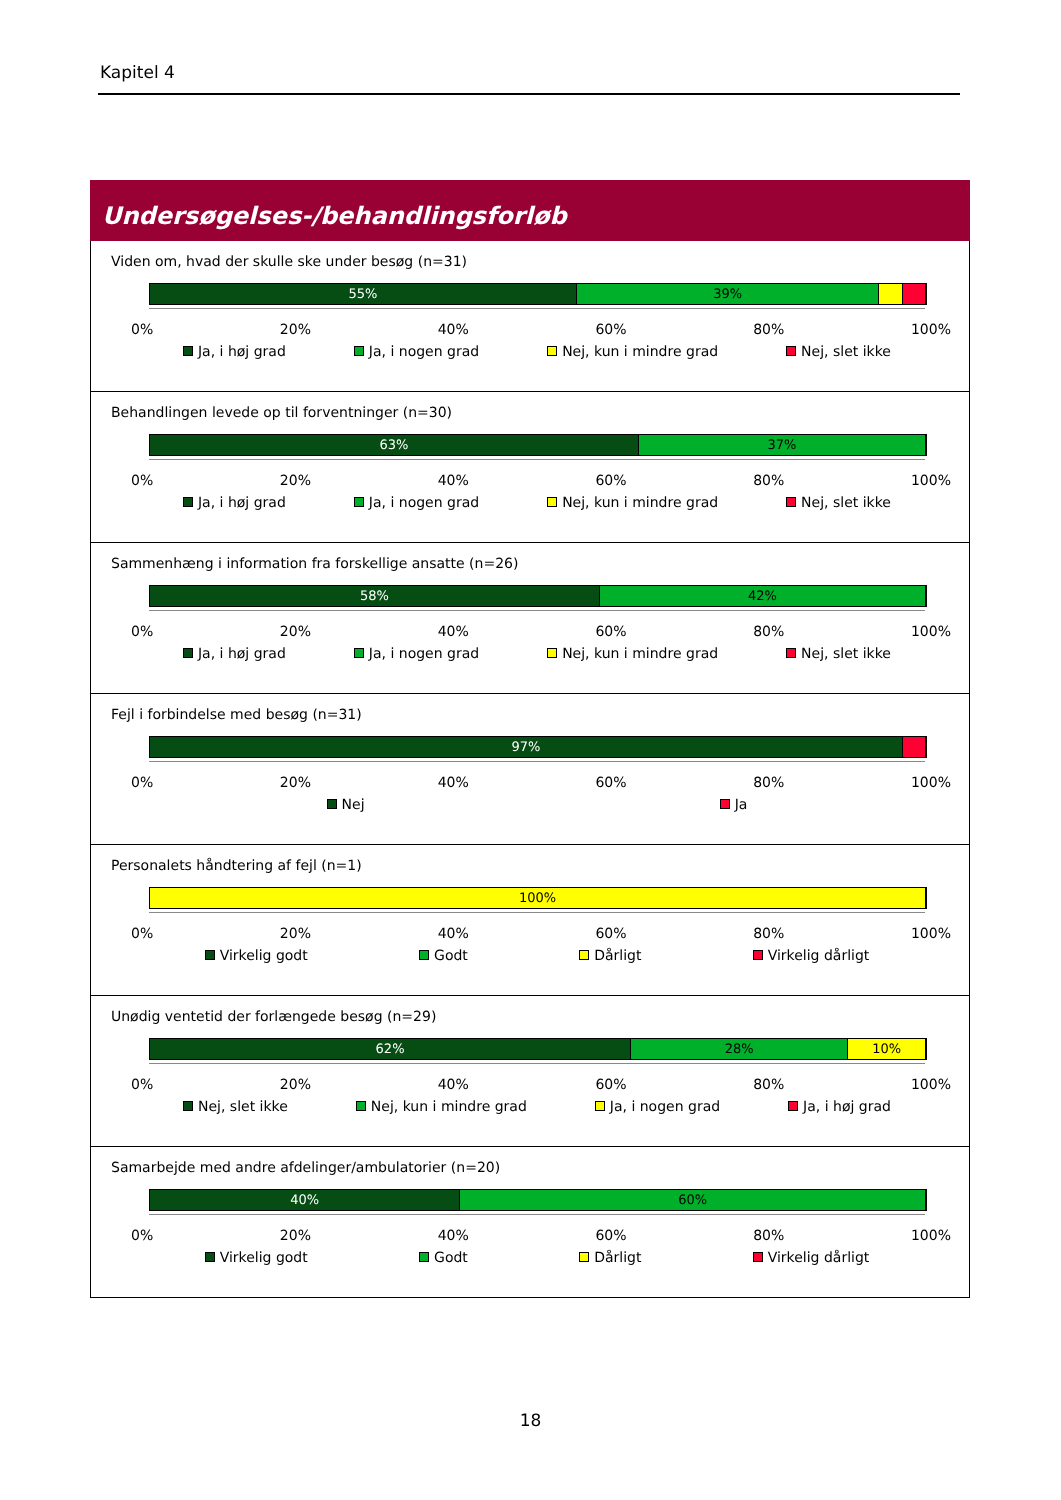Kapitel 4
Undersøgelses-/behandlingsforløb
Viden om, hvad der skulle ske under besøg (n=31)
55% 39%
0% 20% 40% 60% 80% 100%
Ja, i høj grad Ja, i nogen grad Nej, kun i mindre grad Nej, slet ikke
Behandlingen levede op til forventninger (n=30)
63% 37%
0% 20% 40% 60% 80% 100%
Ja, i høj grad Ja, i nogen grad Nej, kun i mindre grad Nej, slet ikke
Sammenhæng i information fra forskellige ansatte (n=26)
58% 42%
0% 20% 40% 60% 80% 100%
Ja, i høj grad Ja, i nogen grad Nej, kun i mindre grad Nej, slet ikke
Fejl i forbindelse med besøg (n=31)
97%
0% 20% 40% 60% 80% 100%
Nej Ja
Personalets håndtering af fejl (n=1)
100%
0% 20% 40% 60% 80% 100%
Virkelig godt Godt Dårligt Virkelig dårligt
Unødig ventetid der forlængede besøg (n=29)
62% 28% 10%
0% 20% 40% 60% 80% 100%
Nej, slet ikke Nej, kun i mindre grad Ja, i nogen grad Ja, i høj grad
Samarbejde med andre afdelinger/ambulatorier (n=20)
40% 60%
0% 20% 40% 60% 80% 100%
Virkelig godt Godt Dårligt Virkelig dårligt
18